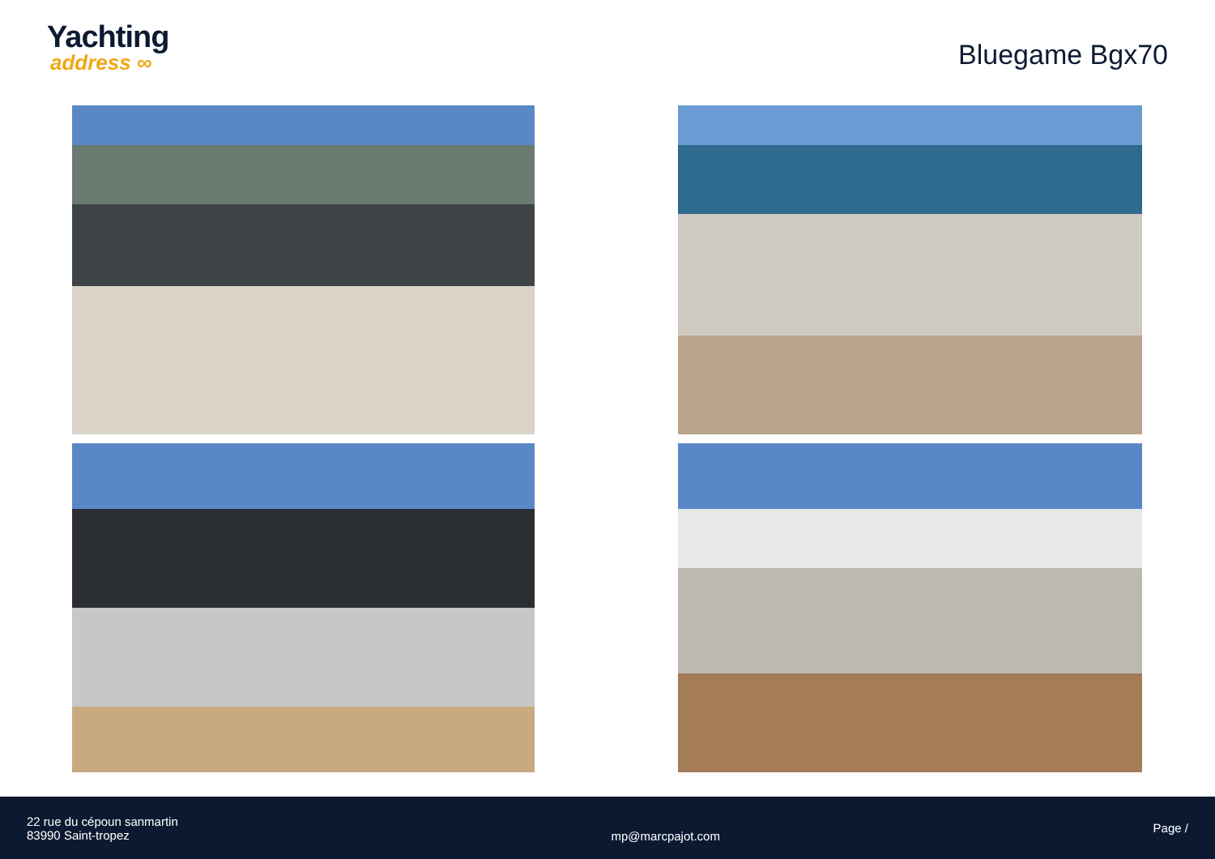Yachting
address ∞
Bluegame Bgx70
22 rue du cépoun sanmartin
83990 Saint-tropez
mp@marcpajot.com
Page /